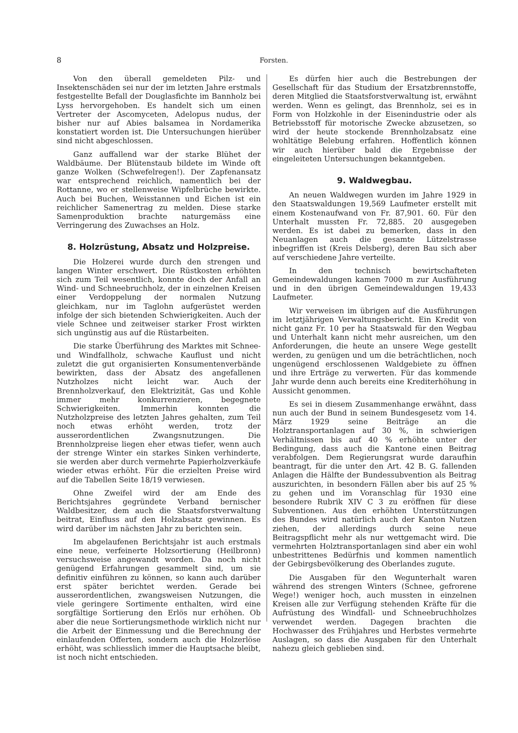8 Forsten.
Von den überall gemeldeten Pilz- und Insektenschäden sei nur der im letzten Jahre erstmals festgestellte Befall der Douglasfichte im Bannholz bei Lyss hervorgehoben. Es handelt sich um einen Vertreter der Ascomyceten, Adelopus nudus, der bisher nur auf Abies balsamea in Nordamerika konstatiert worden ist. Die Untersuchungen hierüber sind nicht abgeschlossen.
Ganz auffallend war der starke Blühet der Waldbäume. Der Blütenstaub bildete im Winde oft ganze Wolken (Schwefelregen!). Der Zapfenansatz war entsprechend reichlich, namentlich bei der Rottanne, wo er stellenweise Wipfelbrüche bewirkte. Auch bei Buchen, Weisstannen und Eichen ist ein reichlicher Samenertrag zu melden. Diese starke Samenproduktion brachte naturgemäss eine Verringerung des Zuwachses an Holz.
8. Holzrüstung, Absatz und Holzpreise.
Die Holzerei wurde durch den strengen und langen Winter erschwert. Die Rüstkosten erhöhten sich zum Teil wesentlich, konnte doch der Anfall an Wind- und Schneebruchholz, der in einzelnen Kreisen einer Verdoppelung der normalen Nutzung gleichkam, nur im Taglohn aufgerüstet werden infolge der sich bietenden Schwierigkeiten. Auch der viele Schnee und zeitweiser starker Frost wirkten sich ungünstig aus auf die Rüstarbeiten.
Die starke Überführung des Marktes mit Schnee- und Windfallholz, schwache Kauflust und nicht zuletzt die gut organisierten Konsumentenverbände bewirkten, dass der Absatz des angefallenen Nutzholzes nicht leicht war. Auch der Brennholzverkauf, den Elektrizität, Gas und Kohle immer mehr konkurrenzieren, begegnete Schwierigkeiten. Immerhin konnten die Nutzholzpreise des letzten Jahres gehalten, zum Teil noch etwas erhöht werden, trotz der ausserordentlichen Zwangsnutzungen. Die Brennholzpreise liegen eher etwas tiefer, wenn auch der strenge Winter ein starkes Sinken verhinderte, sie werden aber durch vermehrte Papierholzverkäufe wieder etwas erhöht. Für die erzielten Preise wird auf die Tabellen Seite 18/19 verwiesen.
Ohne Zweifel wird der am Ende des Berichtsjahres gegründete Verband bernischer Waldbesitzer, dem auch die Staatsforstverwaltung beitrat, Einfluss auf den Holzabsatz gewinnen. Es wird darüber im nächsten Jahr zu berichten sein.
Im abgelaufenen Berichtsjahr ist auch erstmals eine neue, verfeinerte Holzsortierung (Heilbronn) versuchsweise angewandt worden. Da noch nicht genügend Erfahrungen gesammelt sind, um sie definitiv einführen zu können, so kann auch darüber erst später berichtet werden. Gerade bei ausserordentlichen, zwangsweisen Nutzungen, die viele geringere Sortimente enthalten, wird eine sorgfältige Sortierung den Erlös nur erhöhen. Ob aber die neue Sortierungsmethode wirklich nicht nur die Arbeit der Einmessung und die Berechnung der einlaufenden Offerten, sondern auch die Holzerlöse erhöht, was schliesslich immer die Hauptsache bleibt, ist noch nicht entschieden.
Es dürfen hier auch die Bestrebungen der Gesellschaft für das Studium der Ersatzbrennstoffe, deren Mitglied die Staatsforstverwaltung ist, erwähnt werden. Wenn es gelingt, das Brennholz, sei es in Form von Holzkohle in der Eisenindustrie oder als Betriebsstoff für motorische Zwecke abzusetzen, so wird der heute stockende Brennholzabsatz eine wohltätige Belebung erfahren. Hoffentlich können wir auch hierüber bald die Ergebnisse der eingeleiteten Untersuchungen bekanntgeben.
9. Waldwegbau.
An neuen Waldwegen wurden im Jahre 1929 in den Staatswaldungen 19,569 Laufmeter erstellt mit einem Kostenaufwand von Fr. 87,901. 60. Für den Unterhalt mussten Fr. 72,885. 20 ausgegeben werden. Es ist dabei zu bemerken, dass in den Neuanlagen auch die gesamte Lützelstrasse inbegriffen ist (Kreis Delsberg), deren Bau sich aber auf verschiedene Jahre verteilte.
In den technisch bewirtschafteten Gemeindewaldungen kamen 7000 m zur Ausführung und in den übrigen Gemeindewaldungen 19,433 Laufmeter.
Wir verweisen im übrigen auf die Ausführungen im letztjährigen Verwaltungsbericht. Ein Kredit von nicht ganz Fr. 10 per ha Staatswald für den Wegbau und Unterhalt kann nicht mehr ausreichen, um den Anforderungen, die heute an unsere Wege gestellt werden, zu genügen und um die beträchtlichen, noch ungenügend erschlossenen Waldgebiete zu öffnen und ihre Erträge zu verwerten. Für das kommende Jahr wurde denn auch bereits eine Krediterhöhung in Aussicht genommen.
Es sei in diesem Zusammenhange erwähnt, dass nun auch der Bund in seinem Bundesgesetz vom 14. März 1929 seine Beiträge an die Holztransportanlagen auf 30 %, in schwierigen Verhältnissen bis auf 40 % erhöhte unter der Bedingung, dass auch die Kantone einen Beitrag verabfolgen. Dem Regierungsrat wurde daraufhin beantragt, für die unter den Art. 42 B. G. fallenden Anlagen die Hälfte der Bundessubvention als Beitrag auszurichten, in besondern Fällen aber bis auf 25 % zu gehen und im Voranschlag für 1930 eine besondere Rubrik XIV C 3 zu eröffnen für diese Subventionen. Aus den erhöhten Unterstützungen des Bundes wird natürlich auch der Kanton Nutzen ziehen, der allerdings durch seine neue Beitragspflicht mehr als nur wettgemacht wird. Die vermehrten Holztransportanlagen sind aber ein wohl unbestrittenes Bedürfnis und kommen namentlich der Gebirgsbevölkerung des Oberlandes zugute.
Die Ausgaben für den Wegunterhalt waren während des strengen Winters (Schnee, gefrorene Wege!) weniger hoch, auch mussten in einzelnen Kreisen alle zur Verfügung stehenden Kräfte für die Aufrüstung des Windfall- und Schneebruchholzes verwendet werden. Dagegen brachten die Hochwasser des Frühjahres und Herbstes vermehrte Auslagen, so dass die Ausgaben für den Unterhalt nahezu gleich geblieben sind.